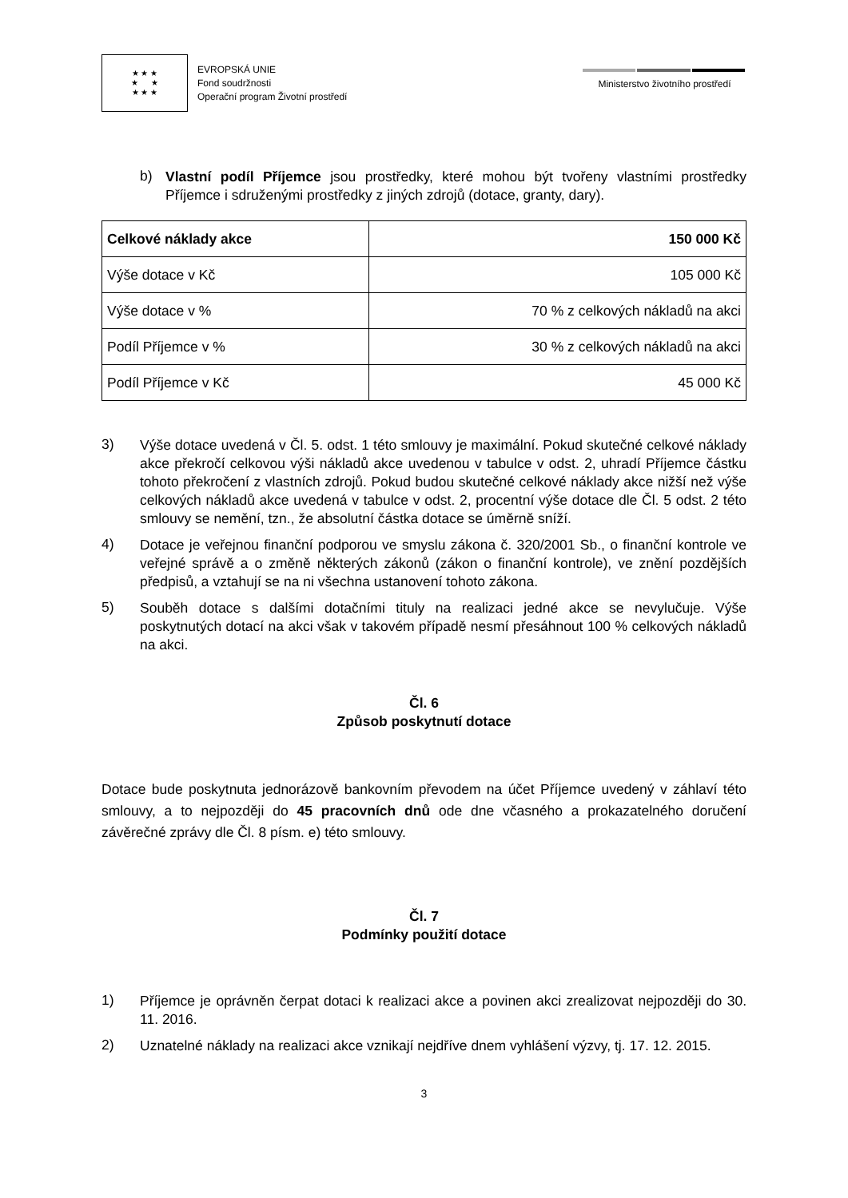★ ★ ★
★ ★
★ ★ ★
EVROPSKÁ UNIE
Fond soudržnosti
Operační program Životní prostředí
Ministerstvo životního prostředí
b)
Vlastní podíl Příjemce jsou prostředky, které mohou být tvořeny vlastními prostředky Příjemce i sdruženými prostředky z jiných zdrojů (dotace, granty, dary).
| Celkové náklady akce | 150 000 Kč |
| Výše dotace v Kč | 105 000 Kč |
| Výše dotace v % | 70 % z celkových nákladů na akci |
| Podíl Příjemce v % | 30 % z celkových nákladů na akci |
| Podíl Příjemce v Kč | 45 000 Kč |
3)
Výše dotace uvedená v Čl. 5. odst. 1 této smlouvy je maximální. Pokud skutečné celkové náklady akce překročí celkovou výši nákladů akce uvedenou v tabulce v odst. 2, uhradí Příjemce částku tohoto překročení z vlastních zdrojů. Pokud budou skutečné celkové náklady akce nižší než výše celkových nákladů akce uvedená v tabulce v odst. 2, procentní výše dotace dle Čl. 5 odst. 2 této smlouvy se nemění, tzn., že absolutní částka dotace se úměrně sníží.
4)
Dotace je veřejnou finanční podporou ve smyslu zákona č. 320/2001 Sb., o finanční kontrole ve veřejné správě a o změně některých zákonů (zákon o finanční kontrole), ve znění pozdějších předpisů, a vztahují se na ni všechna ustanovení tohoto zákona.
5)
Souběh dotace s dalšími dotačními tituly na realizaci jedné akce se nevylučuje. Výše poskytnutých dotací na akci však v takovém případě nesmí přesáhnout 100 % celkových nákladů na akci.
Čl. 6
Způsob poskytnutí dotace
Dotace bude poskytnuta jednorázově bankovním převodem na účet Příjemce uvedený v záhlaví této smlouvy, a to nejpozději do 45 pracovních dnů ode dne včasného a prokazatelného doručení závěrečné zprávy dle Čl. 8 písm. e) této smlouvy.
Čl. 7
Podmínky použití dotace
1)
Příjemce je oprávněn čerpat dotaci k realizaci akce a povinen akci zrealizovat nejpozději do 30. 11. 2016.
2)
Uznatelné náklady na realizaci akce vznikají nejdříve dnem vyhlášení výzvy, tj. 17. 12. 2015.
3